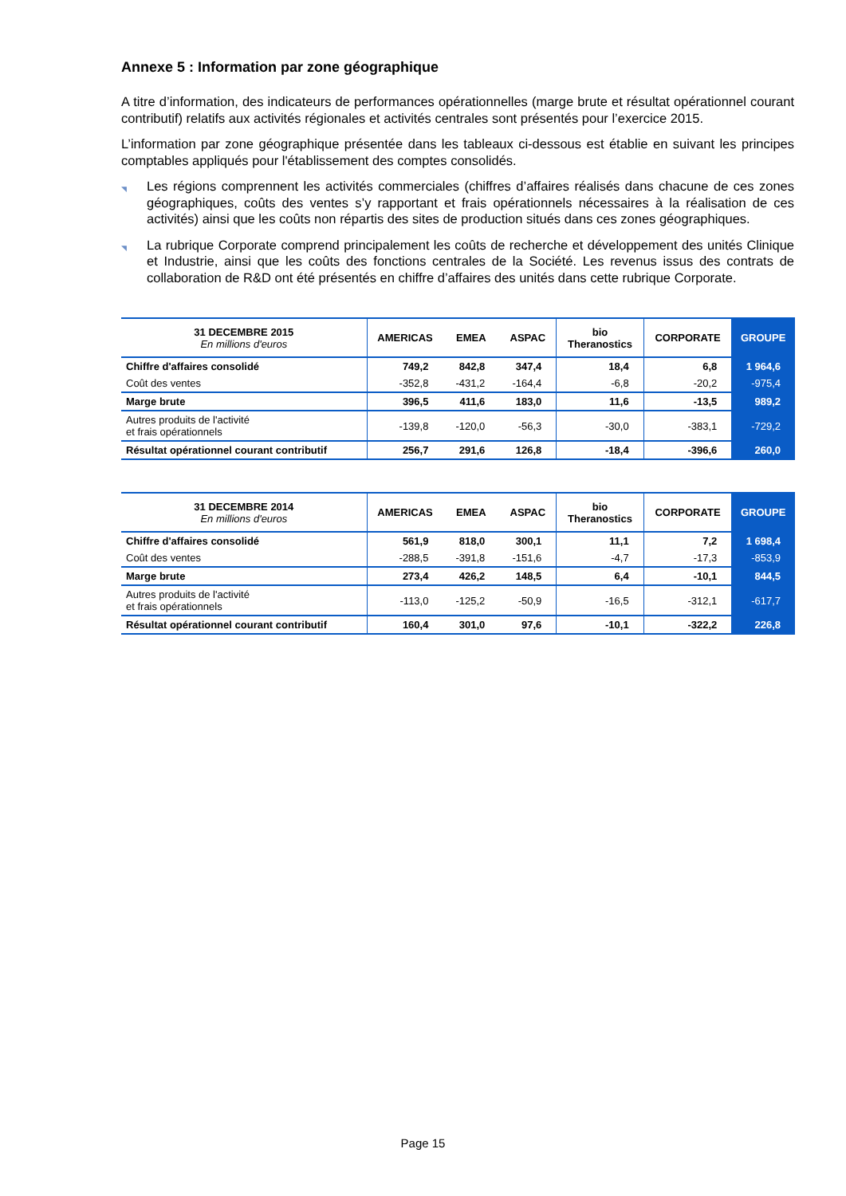Annexe 5 : Information par zone géographique
A titre d’information, des indicateurs de performances opérationnelles (marge brute et résultat opérationnel courant contributif) relatifs aux activités régionales et activités centrales sont présentés pour l’exercice 2015.
L’information par zone géographique présentée dans les tableaux ci-dessous est établie en suivant les principes comptables appliqués pour l'établissement des comptes consolidés.
◥ Les régions comprennent les activités commerciales (chiffres d’affaires réalisés dans chacune de ces zones géographiques, coûts des ventes s’y rapportant et frais opérationnels nécessaires à la réalisation de ces activités) ainsi que les coûts non répartis des sites de production situés dans ces zones géographiques.
◥ La rubrique Corporate comprend principalement les coûts de recherche et développement des unités Clinique et Industrie, ainsi que les coûts des fonctions centrales de la Société. Les revenus issus des contrats de collaboration de R&D ont été présentés en chiffre d’affaires des unités dans cette rubrique Corporate.
| 31 DECEMBRE 2015 En millions d'euros | AMERICAS | EMEA | ASPAC | bio Theranostics | CORPORATE | GROUPE |
| --- | --- | --- | --- | --- | --- | --- |
| Chiffre d'affaires consolidé | 749,2 | 842,8 | 347,4 | 18,4 | 6,8 | 1 964,6 |
| Coût des ventes | -352,8 | -431,2 | -164,4 | -6,8 | -20,2 | -975,4 |
| Marge brute | 396,5 | 411,6 | 183,0 | 11,6 | -13,5 | 989,2 |
| Autres produits de l'activité et frais opérationnels | -139,8 | -120,0 | -56,3 | -30,0 | -383,1 | -729,2 |
| Résultat opérationnel courant contributif | 256,7 | 291,6 | 126,8 | -18,4 | -396,6 | 260,0 |
| 31 DECEMBRE 2014 En millions d'euros | AMERICAS | EMEA | ASPAC | bio Theranostics | CORPORATE | GROUPE |
| --- | --- | --- | --- | --- | --- | --- |
| Chiffre d'affaires consolidé | 561,9 | 818,0 | 300,1 | 11,1 | 7,2 | 1 698,4 |
| Coût des ventes | -288,5 | -391,8 | -151,6 | -4,7 | -17,3 | -853,9 |
| Marge brute | 273,4 | 426,2 | 148,5 | 6,4 | -10,1 | 844,5 |
| Autres produits de l'activité et frais opérationnels | -113,0 | -125,2 | -50,9 | -16,5 | -312,1 | -617,7 |
| Résultat opérationnel courant contributif | 160,4 | 301,0 | 97,6 | -10,1 | -322,2 | 226,8 |
Page 15